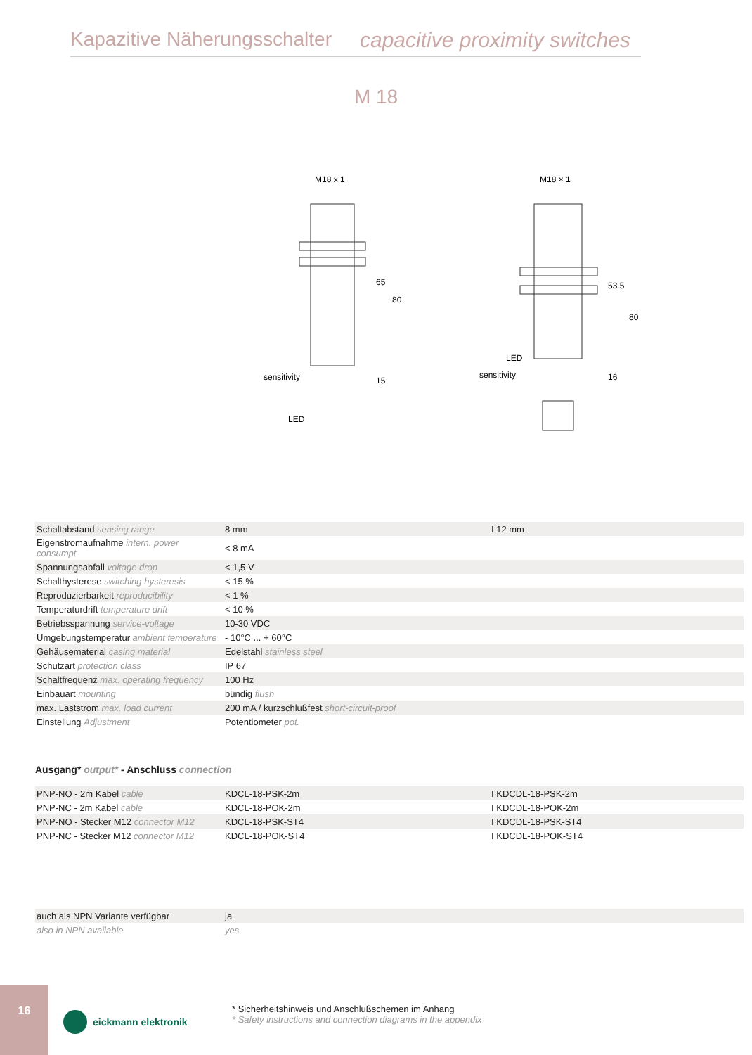Kapazitive Näherungsschalter capacitive proximity switches
M 18
M18 x 1
sensitivity
LED
65
80
15
M18 × 1
LED
sensitivity
53.5
80
16
| Schaltabstand sensing range | 8 mm | I 12 mm |
| Eigenstromaufnahme intern. power consumpt. | < 8 mA | |
| Spannungsabfall voltage drop | < 1,5 V | |
| Schalthysterese switching hysteresis | < 15 % | |
| Reproduzierbarkeit reproducibility | < 1 % | |
| Temperaturdrift temperature drift | < 10 % | |
| Betriebsspannung service-voltage | 10-30 VDC | |
| Umgebungstemperatur ambient temperature | - 10°C ... + 60°C | |
| Gehäusematerial casing material | Edelstahl stainless steel | |
| Schutzart protection class | IP 67 | |
| Schaltfrequenz max. operating frequency | 100 Hz | |
| Einbauart mounting | bündig flush | |
| max. Laststrom max. load current | 200 mA / kurzschlußfest short-circuit-proof | |
| Einstellung Adjustment | Potentiometer pot. | |
Ausgang* output* - Anschluss connection
| PNP-NO - 2m Kabel cable | KDCL-18-PSK-2m | I KDCDL-18-PSK-2m |
| PNP-NC - 2m Kabel cable | KDCL-18-POK-2m | I KDCDL-18-POK-2m |
| PNP-NO - Stecker M12 connector M12 | KDCL-18-PSK-ST4 | I KDCDL-18-PSK-ST4 |
| PNP-NC - Stecker M12 connector M12 | KDCL-18-POK-ST4 | I KDCDL-18-POK-ST4 |
| auch als NPN Variante verfügbar | ja | |
| also in NPN available | yes | |
16
eickmann elektronik
* Sicherheitshinweis und Anschlußschemen im Anhang
* Safety instructions and connection diagrams in the appendix